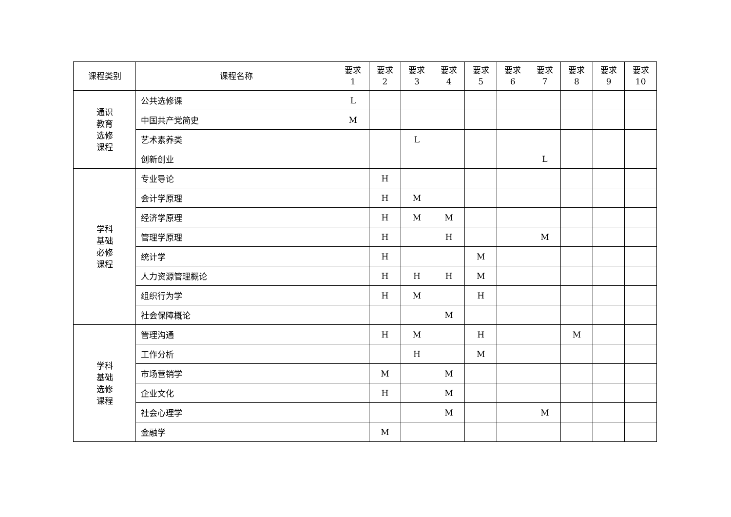| 课程类别 | 课程名称 | 要求 1 | 要求 2 | 要求 3 | 要求 4 | 要求 5 | 要求 6 | 要求 7 | 要求 8 | 要求 9 | 要求 10 |
| --- | --- | --- | --- | --- | --- | --- | --- | --- | --- | --- | --- |
| 通识 教育 选修 课程 | 公共选修课 | L | | | | | | | | | |
| | 中国共产党简史 | M | | | | | | | | | |
| | 艺术素养类 | | | L | | | | | | | |
| | 创新创业 | | | | | | | L | | | |
| 学科 基础 必修 课程 | 专业导论 | | H | | | | | | | | |
| | 会计学原理 | | H | M | | | | | | | |
| | 经济学原理 | | H | M | M | | | | | | |
| | 管理学原理 | | H | | H | | | M | | | |
| | 统计学 | | H | | | M | | | | | |
| | 人力资源管理概论 | | H | H | H | M | | | | | |
| | 组织行为学 | | H | M | | H | | | | | |
| | 社会保障概论 | | | | M | | | | | | |
| 学科 基础 选修 课程 | 管理沟通 | | H | M | | H | | | M | | |
| | 工作分析 | | | H | | M | | | | | |
| | 市场营销学 | | M | | M | | | | | | |
| | 企业文化 | | H | | M | | | | | | |
| | 社会心理学 | | | | M | | | M | | | |
| | 金融学 | | M | | | | | | | | |